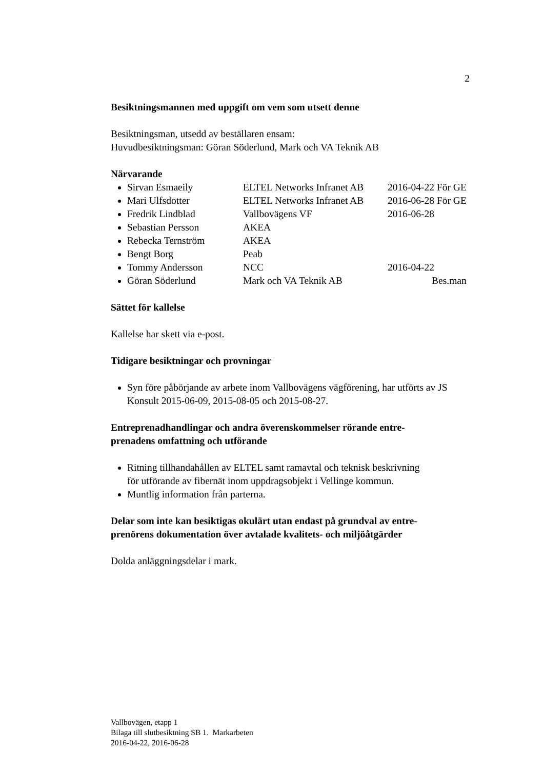2
Besiktningsmannen med uppgift om vem som utsett denne
Besiktningsman, utsedd av beställaren ensam:
Huvudbesiktningsman: Göran Söderlund, Mark och VA Teknik AB
Närvarande
Sirvan Esmaeily ELTEL Networks Infranet AB 2016-04-22 För GE
Mari Ulfsdotter ELTEL Networks Infranet AB 2016-06-28 För GE
Fredrik Lindblad Vallbovägens VF 2016-06-28
Sebastian Persson AKEA
Rebecka Ternström AKEA
Bengt Borg Peab
Tommy Andersson NCC 2016-04-22
Göran Söderlund Mark och VA Teknik AB Bes.man
Sättet för kallelse
Kallelse har skett via e-post.
Tidigare besiktningar och provningar
Syn före påbörjande av arbete inom Vallbovägens vägförening, har utförts av JS Konsult 2015-06-09, 2015-08-05 och 2015-08-27.
Entreprenadhandlingar och andra överenskommelser rörande entre-
prenadens omfattning och utförande
Ritning tillhandahållen av ELTEL samt ramavtal och teknisk beskrivning
för utförande av fibernät inom uppdragsobjekt i Vellinge kommun.
Muntlig information från parterna.
Delar som inte kan besiktigas okulärt utan endast på grundval av entre-
prenörens dokumentation över avtalade kvalitets- och miljöåtgärder
Dolda anläggningsdelar i mark.
Vallbovägen, etapp 1
Bilaga till slutbesiktning SB 1. Markarbeten
2016-04-22, 2016-06-28